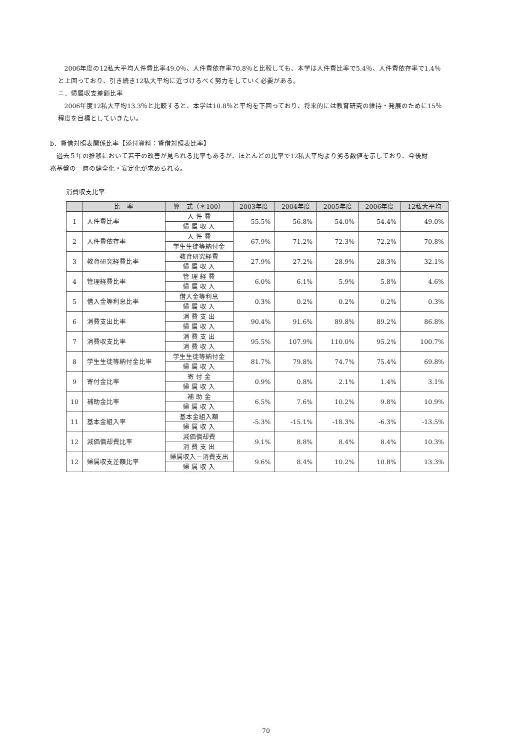2006年度の12私大平均人件費比率49.0％、人件費依存率70.8％と比較しても、本学は人件費比率で5.4％、人件費依存率で1.4％
と上回っており、引き続き12私大平均に近づけるべく努力をしていく必要がある。
ニ．帰属収支差額比率
2006年度12私大平均13.3％と比較すると、本学は10.8％と平均を下回っており、将来的には教育研究の維持・発展のために15％
程度を目標としていきたい。
b．貸借対照表関係比率【添付資料：貸借対照表比率】
過去５年の推移において若干の改善が見られる比率もあるが、ほとんどの比率で12私大平均より劣る数値を示しており、今後財
務基盤の一層の健全化・安定化が求められる。
消費収支比率
| | 比 率 | 算 式（＊100） | 2003年度 | 2004年度 | 2005年度 | 2006年度 | 12私大平均 |
| --- | --- | --- | --- | --- | --- | --- | --- |
| 1 | 人件費比率 | 人 件 費 | 55.5% | 56.8% | 54.0% | 54.4% | 49.0% |
| | | 帰 属 収 入 | | | | | |
| 2 | 人件費依存率 | 人 件 費 | 67.9% | 71.2% | 72.3% | 72.2% | 70.8% |
| | | 学生生徒等納付金 | | | | | |
| 3 | 教育研究経費比率 | 教育研究経費 | 27.9% | 27.2% | 28.9% | 28.3% | 32.1% |
| | | 帰 属 収 入 | | | | | |
| 4 | 管理経費比率 | 管 理 経 費 | 6.0% | 6.1% | 5.9% | 5.8% | 4.6% |
| | | 帰 属 収 入 | | | | | |
| 5 | 借入金等利息比率 | 借入金等利息 | 0.3% | 0.2% | 0.2% | 0.2% | 0.3% |
| | | 帰 属 収 入 | | | | | |
| 6 | 消費支出比率 | 消 費 支 出 | 90.4% | 91.6% | 89.8% | 89.2% | 86.8% |
| | | 帰 属 収 入 | | | | | |
| 7 | 消費収支比率 | 消 費 支 出 | 95.5% | 107.9% | 110.0% | 95.2% | 100.7% |
| | | 消 費 収 入 | | | | | |
| 8 | 学生生徒等納付金比率 | 学生生徒等納付金 | 81.7% | 79.8% | 74.7% | 75.4% | 69.8% |
| | | 帰 属 収 入 | | | | | |
| 9 | 寄付金比率 | 寄 付 金 | 0.9% | 0.8% | 2.1% | 1.4% | 3.1% |
| | | 帰 属 収 入 | | | | | |
| 10 | 補助金比率 | 補 助 金 | 6.5% | 7.6% | 10.2% | 9.8% | 10.9% |
| | | 帰 属 収 入 | | | | | |
| 11 | 基本金組入率 | 基本金組入額 | -5.3% | -15.1% | -18.3% | -6.3% | -13.5% |
| | | 帰 属 収 入 | | | | | |
| 12 | 減価償却費比率 | 減価償却費 | 9.1% | 8.8% | 8.4% | 8.4% | 10.3% |
| | | 消 費 支 出 | | | | | |
| 12 | 帰属収支差額比率 | 帰属収入－消費支出 | 9.6% | 8.4% | 10.2% | 10.8% | 13.3% |
| | | 帰 属 収 入 | | | | | |
70